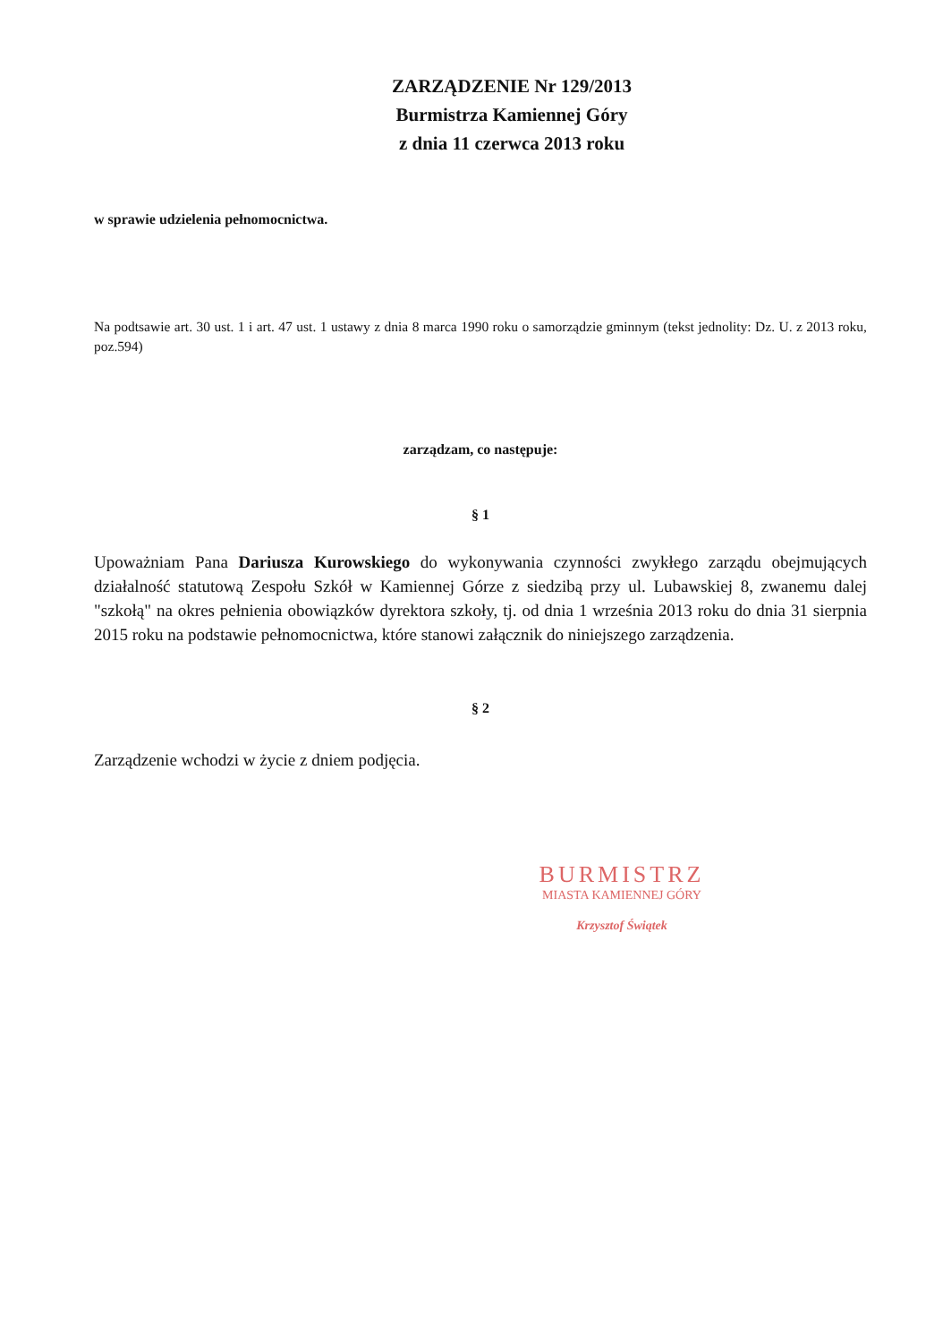ZARZĄDZENIE Nr 129/2013
Burmistrza Kamiennej Góry
z dnia 11 czerwca 2013 roku
w sprawie udzielenia pełnomocnictwa.
Na podtsawie art. 30 ust. 1 i art. 47 ust. 1 ustawy z dnia 8 marca 1990 roku o samorządzie gminnym (tekst jednolity: Dz. U. z 2013 roku, poz.594)
zarządzam, co następuje:
§ 1
Upoważniam Pana Dariusza Kurowskiego do wykonywania czynności zwykłego zarządu obejmujących działalność statutową Zespołu Szkół w Kamiennej Górze z siedzibą przy ul. Lubawskiej 8, zwanemu dalej "szkołą" na okres pełnienia obowiązków dyrektora szkoły, tj. od dnia 1 września 2013 roku do dnia 31 sierpnia 2015 roku na podstawie pełnomocnictwa, które stanowi załącznik do niniejszego zarządzenia.
§ 2
Zarządzenie wchodzi w życie z dniem podjęcia.
BURMISTRZ
MIASTA KAMIENNEJ GÓRY
Krzysztof Świątek